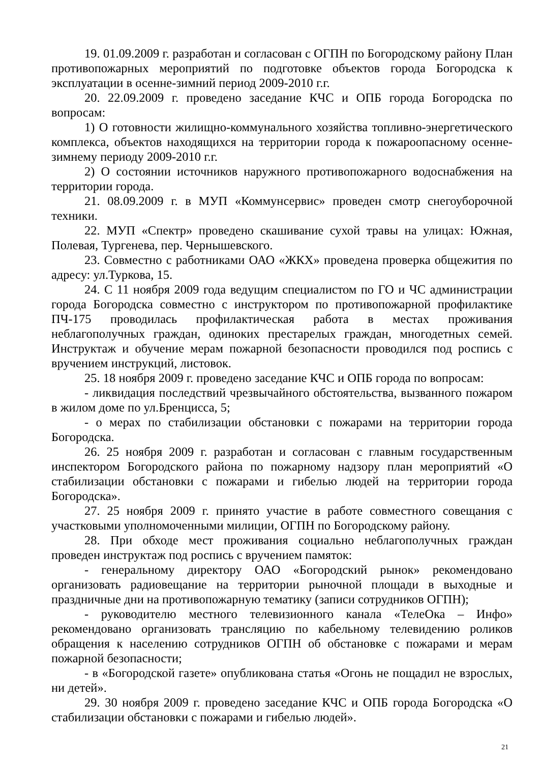19. 01.09.2009 г. разработан и согласован с ОГПН по Богородскому району План противопожарных мероприятий по подготовке объектов города Богородска к эксплуатации в осенне-зимний период 2009-2010 г.г.
20. 22.09.2009 г. проведено заседание КЧС и ОПБ города Богородска по вопросам:
1) О готовности жилищно-коммунального хозяйства топливно-энергетического комплекса, объектов находящихся на территории города к пожароопасному осенне-зимнему периоду 2009-2010 г.г.
2) О состоянии источников наружного противопожарного водоснабжения на территории города.
21. 08.09.2009 г. в МУП «Коммунсервис» проведен смотр снегоуборочной техники.
22. МУП «Спектр» проведено скашивание сухой травы на улицах: Южная, Полевая, Тургенева, пер. Чернышевского.
23. Совместно с работниками ОАО «ЖКХ» проведена проверка общежития по адресу: ул.Туркова, 15.
24. С 11 ноября 2009 года ведущим специалистом по ГО и ЧС администрации города Богородска совместно с инструктором по противопожарной профилактике ПЧ-175 проводилась профилактическая работа в местах проживания неблагополучных граждан, одиноких престарелых граждан, многодетных семей. Инструктаж и обучение мерам пожарной безопасности проводился под роспись с вручением инструкций, листовок.
25. 18 ноября 2009 г. проведено заседание КЧС и ОПБ города по вопросам:
- ликвидация последствий чрезвычайного обстоятельства, вызванного пожаром в жилом доме по ул.Бренцисса, 5;
- о мерах по стабилизации обстановки с пожарами на территории города Богородска.
26. 25 ноября 2009 г. разработан и согласован с главным государственным инспектором Богородского района по пожарному надзору план мероприятий «О стабилизации обстановки с пожарами и гибелью людей на территории города Богородска».
27. 25 ноября 2009 г. принято участие в работе совместного совещания с участковыми уполномоченными милиции, ОГПН по Богородскому району.
28. При обходе мест проживания социально неблагополучных граждан проведен инструктаж под роспись с вручением памяток:
- генеральному директору ОАО «Богородский рынок» рекомендовано организовать радиовещание на территории рыночной площади в выходные и праздничные дни на противопожарную тематику (записи сотрудников ОГПН);
- руководителю местного телевизионного канала «ТелеОка – Инфо» рекомендовано организовать трансляцию по кабельному телевидению роликов обращения к населению сотрудников ОГПН об обстановке с пожарами и мерам пожарной безопасности;
- в «Богородской газете» опубликована статья «Огонь не пощадил не взрослых, ни детей».
29. 30 ноября 2009 г. проведено заседание КЧС и ОПБ города Богородска «О стабилизации обстановки с пожарами и гибелью людей».
21